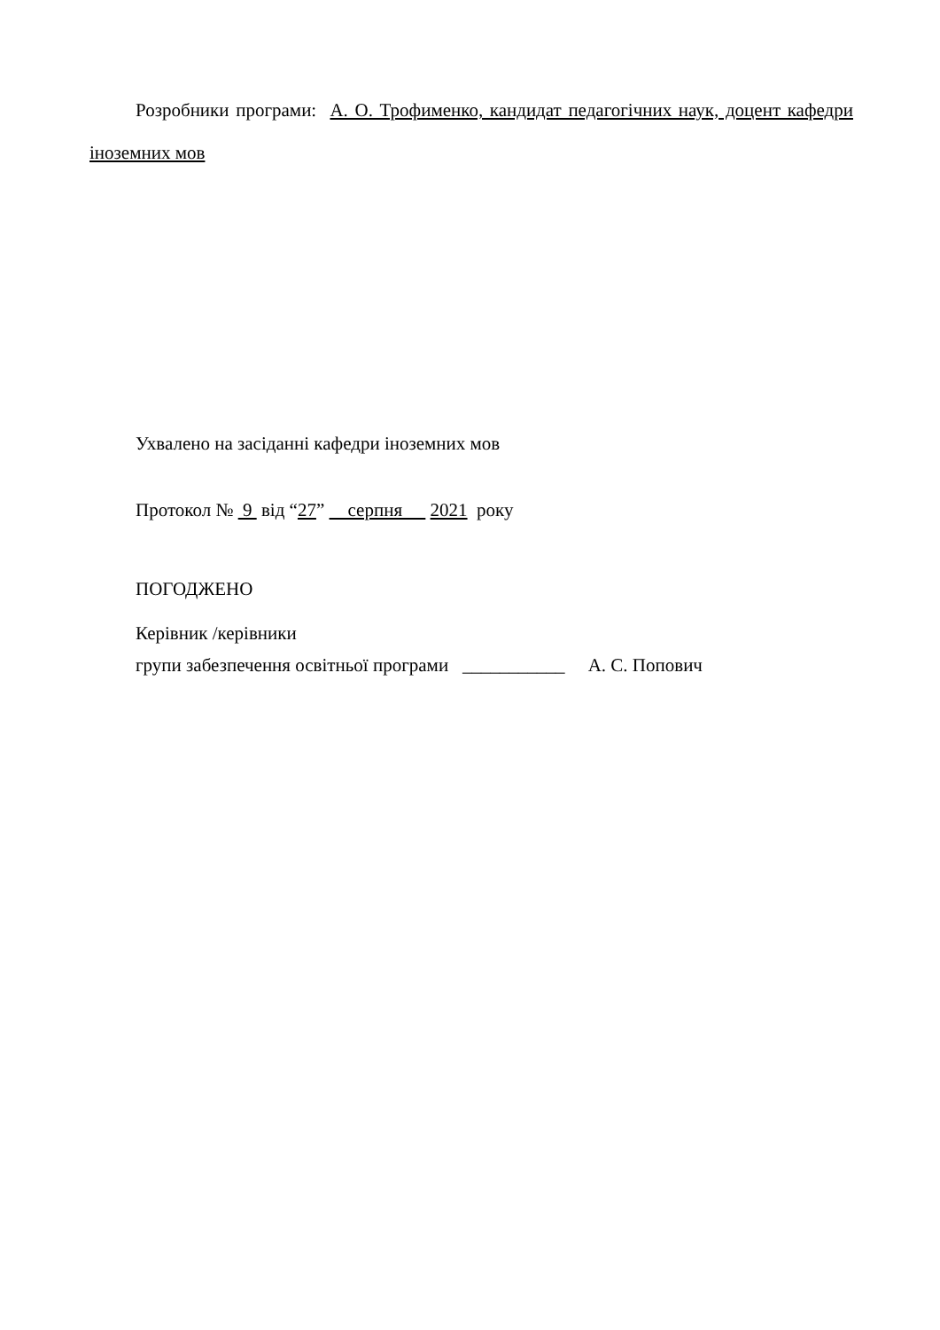Розробники програми: А. О. Трофименко, кандидат педагогічних наук, доцент кафедри іноземних мов
Ухвалено на засіданні кафедри іноземних мов
Протокол № 9 від “27” серпня 2021 року
ПОГОДЖЕНО
Керівник /керівники
групи забезпечення освітньої програми ___________ А. С. Попович